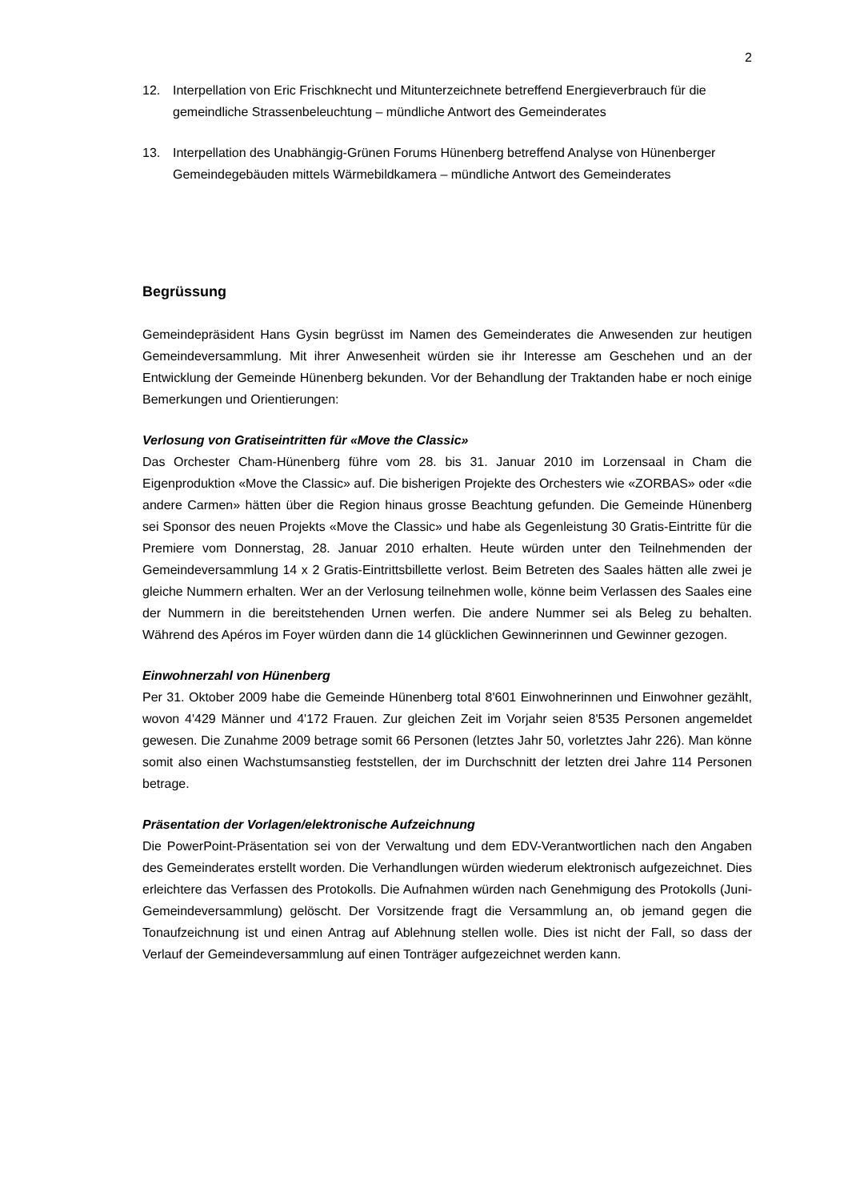2
12. Interpellation von Eric Frischknecht und Mitunterzeichnete betreffend Energieverbrauch für die gemeindliche Strassenbeleuchtung – mündliche Antwort des Gemeinderates
13. Interpellation des Unabhängig-Grünen Forums Hünenberg betreffend Analyse von Hünenberger Gemeindegebäuden mittels Wärmebildkamera – mündliche Antwort des Gemeinderates
Begrüssung
Gemeindepräsident Hans Gysin begrüsst im Namen des Gemeinderates die Anwesenden zur heutigen Gemeindeversammlung. Mit ihrer Anwesenheit würden sie ihr Interesse am Geschehen und an der Entwicklung der Gemeinde Hünenberg bekunden. Vor der Behandlung der Traktanden habe er noch einige Bemerkungen und Orientierungen:
Verlosung von Gratiseintritten für «Move the Classic»
Das Orchester Cham-Hünenberg führe vom 28. bis 31. Januar 2010 im Lorzensaal in Cham die Eigenproduktion «Move the Classic» auf. Die bisherigen Projekte des Orchesters wie «ZORBAS» oder «die andere Carmen» hätten über die Region hinaus grosse Beachtung gefunden. Die Gemeinde Hünenberg sei Sponsor des neuen Projekts «Move the Classic» und habe als Gegenleistung 30 Gratis-Eintritte für die Premiere vom Donnerstag, 28. Januar 2010 erhalten. Heute würden unter den Teilnehmenden der Gemeindeversammlung 14 x 2 Gratis-Eintrittsbillette verlost. Beim Betreten des Saales hätten alle zwei je gleiche Nummern erhalten. Wer an der Verlosung teilnehmen wolle, könne beim Verlassen des Saales eine der Nummern in die bereitstehenden Urnen werfen. Die andere Nummer sei als Beleg zu behalten. Während des Apéros im Foyer würden dann die 14 glücklichen Gewinnerinnen und Gewinner gezogen.
Einwohnerzahl von Hünenberg
Per 31. Oktober 2009 habe die Gemeinde Hünenberg total 8'601 Einwohnerinnen und Einwohner gezählt, wovon 4'429 Männer und 4'172 Frauen. Zur gleichen Zeit im Vorjahr seien 8'535 Personen angemeldet gewesen. Die Zunahme 2009 betrage somit 66 Personen (letztes Jahr 50, vorletztes Jahr 226). Man könne somit also einen Wachstumsanstieg feststellen, der im Durchschnitt der letzten drei Jahre 114 Personen betrage.
Präsentation der Vorlagen/elektronische Aufzeichnung
Die PowerPoint-Präsentation sei von der Verwaltung und dem EDV-Verantwortlichen nach den Angaben des Gemeinderates erstellt worden. Die Verhandlungen würden wiederum elektronisch aufgezeichnet. Dies erleichtere das Verfassen des Protokolls. Die Aufnahmen würden nach Genehmigung des Protokolls (Juni-Gemeindeversammlung) gelöscht. Der Vorsitzende fragt die Versammlung an, ob jemand gegen die Tonaufzeichnung ist und einen Antrag auf Ablehnung stellen wolle. Dies ist nicht der Fall, so dass der Verlauf der Gemeindeversammlung auf einen Tonträger aufgezeichnet werden kann.